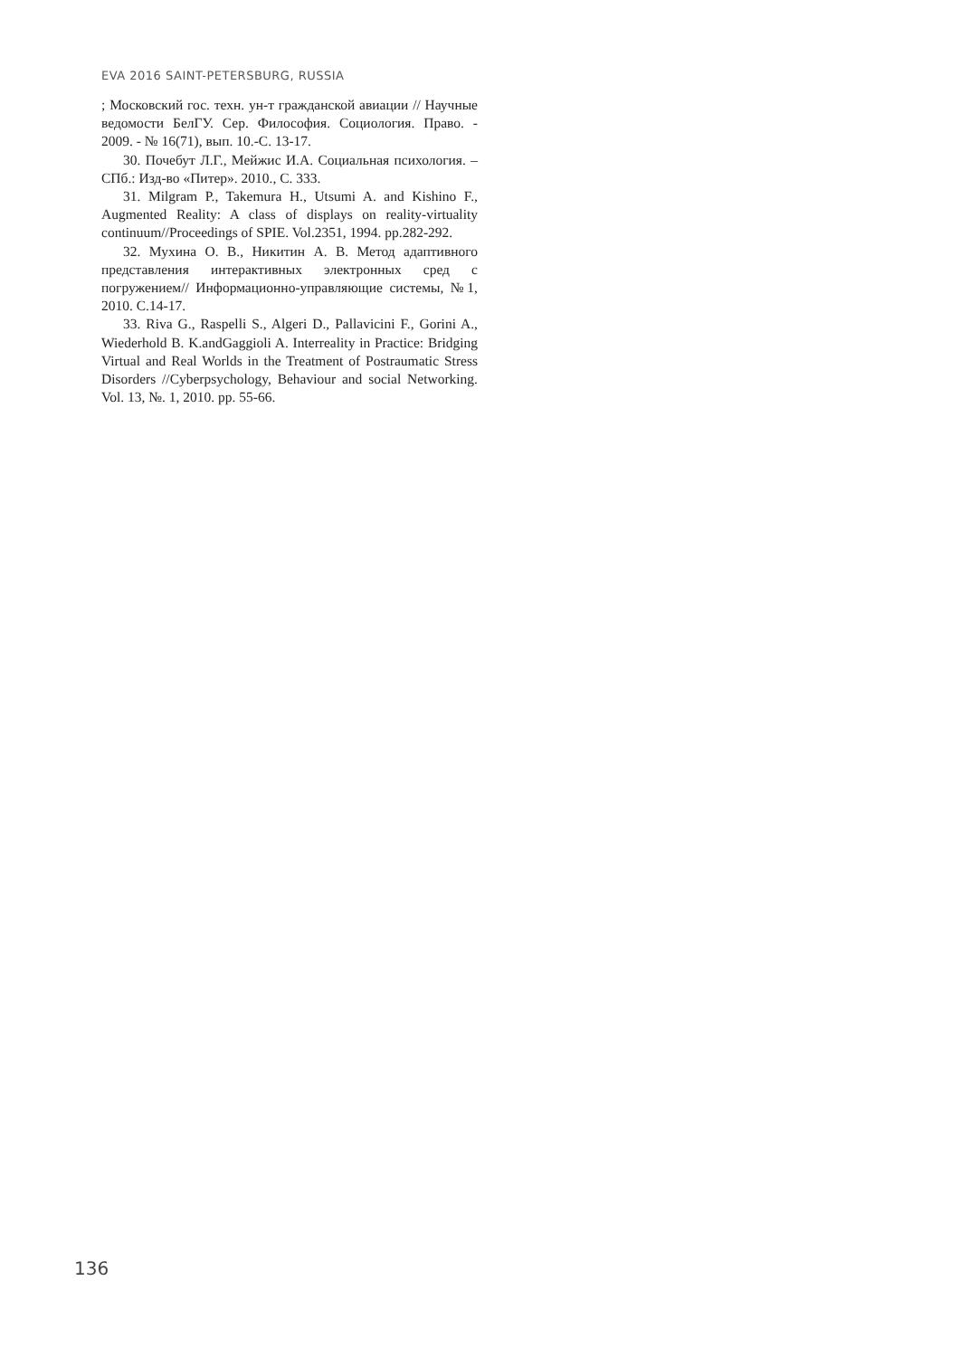EVA 2016 SAINT-PETERSBURG, RUSSIA
; Московский гос. техн. ун-т гражданской авиации // Научные ведомости БелГУ. Сер. Философия. Социология. Право. - 2009. - № 16(71), вып. 10.-С. 13-17.
30. Почебут Л.Г., Мейжис И.А. Социальная психология. – СПб.: Изд-во «Питер». 2010., С. 333.
31. Milgram P., Takemura H., Utsumi A. and Kishino F., Augmented Reality: A class of displays on reality-virtuality continuum//Proceedings of SPIE. Vol.2351, 1994. pp.282-292.
32. Мухина О. В., Никитин А. В. Метод адаптивного представления интерактивных электронных сред с погружением// Информационно-управляющие системы, №1, 2010. С.14-17.
33. Riva G., Raspelli S., Algeri D., Pallavicini F., Gorini A., Wiederhold B. K.andGaggioli A. Interreality in Practice: Bridging Virtual and Real Worlds in the Treatment of Postraumatic Stress Disorders //Cyberpsychology, Behaviour and social Networking. Vol. 13, №. 1, 2010. pp. 55-66.
136